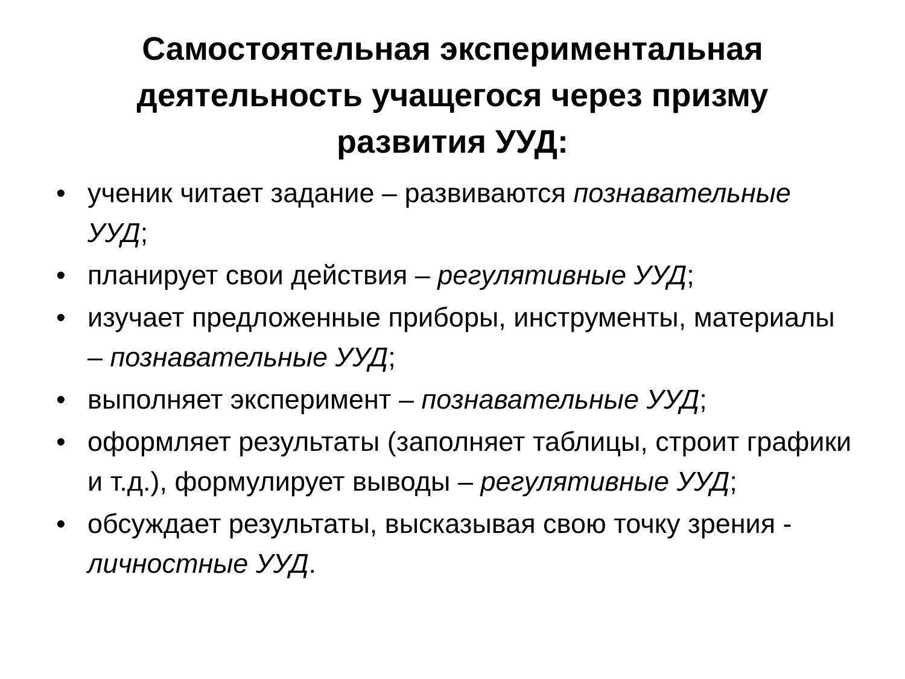Самостоятельная экспериментальная
деятельность учащегося через призму
развития УУД:
• ученик читает задание – развиваются познавательные УУД;
• планирует свои действия – регулятивные УУД;
• изучает предложенные приборы, инструменты, материалы – познавательные УУД;
• выполняет эксперимент – познавательные УУД;
• оформляет результаты (заполняет таблицы, строит графики и т.д.), формулирует выводы – регулятивные УУД;
• обсуждает результаты, высказывая свою точку зрения - личностные УУД.